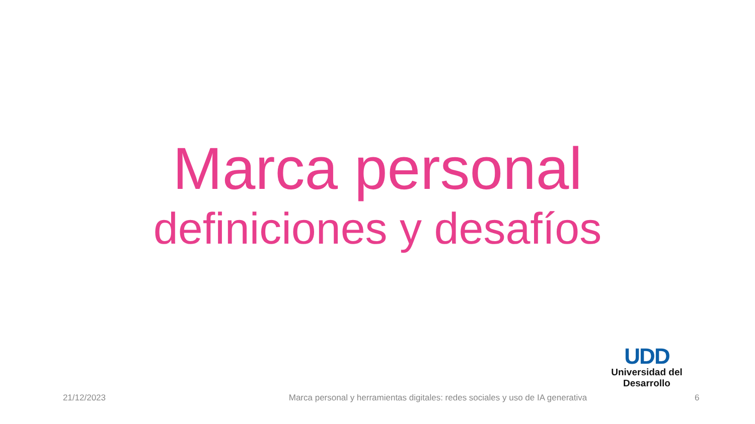Marca personal
definiciones y desafíos
UDD
Universidad del Desarrollo
21/12/2023
Marca personal y herramientas digitales: redes sociales y uso de IA generativa
6